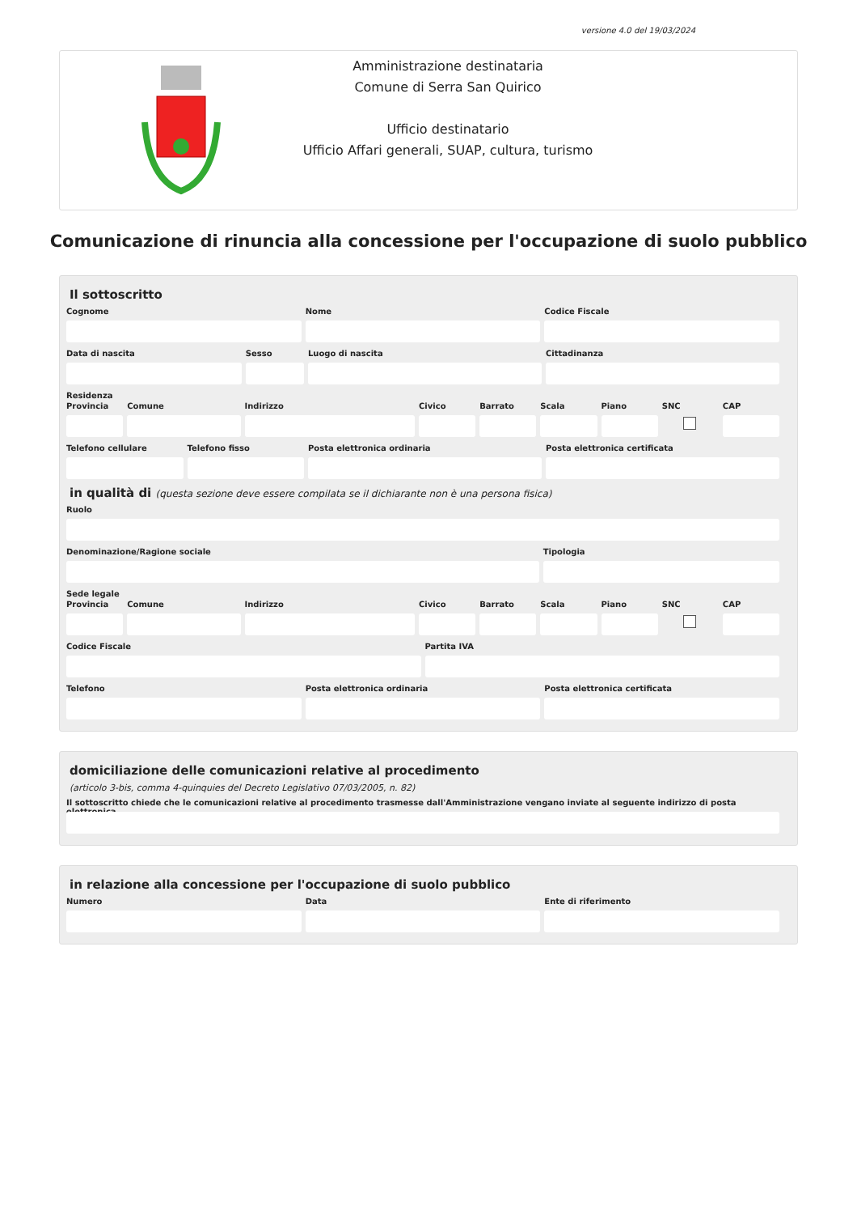versione 4.0 del 19/03/2024
Amministrazione destinataria
Comune di Serra San Quirico
Ufficio destinatario
Ufficio Affari generali, SUAP, cultura, turismo
Comunicazione di rinuncia alla concessione per l'occupazione di suolo pubblico
Il sottoscritto
Cognome Nome Codice Fiscale
Data di nascita Sesso Luogo di nascita Cittadinanza
Residenza
Provincia Comune Indirizzo Civico Barrato Scala Piano SNC CAP
Telefono cellulare Telefono fisso Posta elettronica ordinaria Posta elettronica certificata
in qualità di (questa sezione deve essere compilata se il dichiarante non è una persona fisica)
Ruolo
Denominazione/Ragione sociale Tipologia
Sede legale
Provincia Comune Indirizzo Civico Barrato Scala Piano SNC CAP
Codice Fiscale Partita IVA
Telefono Posta elettronica ordinaria Posta elettronica certificata
domiciliazione delle comunicazioni relative al procedimento
(articolo 3-bis, comma 4-quinquies del Decreto Legislativo 07/03/2005, n. 82)
Il sottoscritto chiede che le comunicazioni relative al procedimento trasmesse dall'Amministrazione vengano inviate al seguente indirizzo di posta elettronica
in relazione alla concessione per l'occupazione di suolo pubblico
Numero Data Ente di riferimento